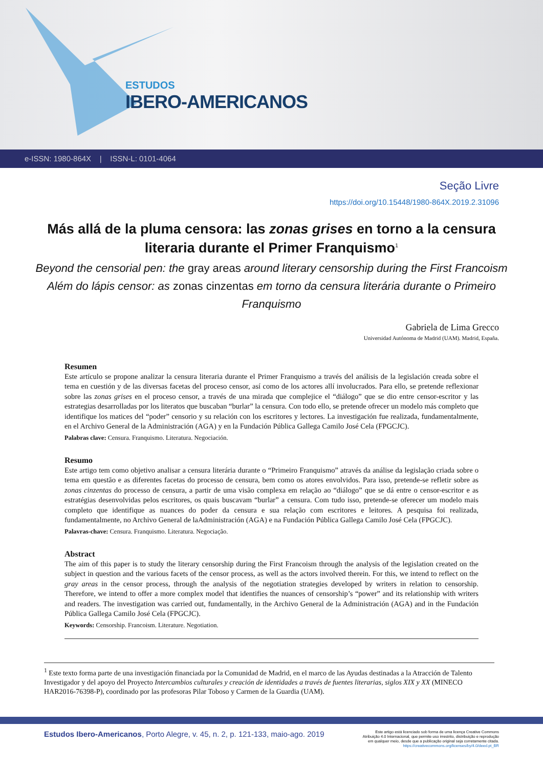ESTUDOS
IBERO-AMERICANOS
e-ISSN: 1980-864X | ISSN-L: 0101-4064
Seção Livre
https://doi.org/10.15448/1980-864X.2019.2.31096
Más allá de la pluma censora: las zonas grises en torno a la censura literaria durante el Primer Franquismo<sup>1</sup>
Beyond the censorial pen: the gray areas around literary censorship during the First Francoism
Além do lápis censor: as zonas cinzentas em torno da censura literária durante o Primeiro Franquismo
Gabriela de Lima Grecco
Universidad Autónoma de Madrid (UAM). Madrid, España.
Resumen
Este artículo se propone analizar la censura literaria durante el Primer Franquismo a través del análisis de la legislación creada sobre el tema en cuestión y de las diversas facetas del proceso censor, así como de los actores allí involucrados. Para ello, se pretende reflexionar sobre las zonas grises en el proceso censor, a través de una mirada que complejice el “diálogo” que se dio entre censor-escritor y las estrategias desarrolladas por los literatos que buscaban “burlar” la censura. Con todo ello, se pretende ofrecer un modelo más completo que identifique los matices del “poder” censorio y su relación con los escritores y lectores. La investigación fue realizada, fundamentalmente, en el Archivo General de la Administración (AGA) y en la Fundación Pública Gallega Camilo José Cela (FPGCJC).
Palabras clave: Censura. Franquismo. Literatura. Negociación.
Resumo
Este artigo tem como objetivo analisar a censura literária durante o “Primeiro Franquismo” através da análise da legislação criada sobre o tema em questão e as diferentes facetas do processo de censura, bem como os atores envolvidos. Para isso, pretende-se refletir sobre as zonas cinzentas do processo de censura, a partir de uma visão complexa em relação ao “diálogo” que se dá entre o censor-escritor e as estratégias desenvolvidas pelos escritores, os quais buscavam “burlar” a censura. Com tudo isso, pretende-se oferecer um modelo mais completo que identifique as nuances do poder da censura e sua relação com escritores e leitores. A pesquisa foi realizada, fundamentalmente, no Archivo General de laAdministración (AGA) e na Fundación Pública Gallega Camilo José Cela (FPGCJC).
Palavras-chave: Censura. Franquismo. Literatura. Negociação.
Abstract
The aim of this paper is to study the literary censorship during the First Francoism through the analysis of the legislation created on the subject in question and the various facets of the censor process, as well as the actors involved therein. For this, we intend to reflect on the gray areas in the censor process, through the analysis of the negotiation strategies developed by writers in relation to censorship. Therefore, we intend to offer a more complex model that identifies the nuances of censorship’s “power” and its relationship with writers and readers. The investigation was carried out, fundamentally, in the Archivo General de la Administración (AGA) and in the Fundación Pública Gallega Camilo José Cela (FPGCJC).
Keywords: Censorship. Francoism. Literature. Negotiation.
<sup>1</sup> Este texto forma parte de una investigación financiada por la Comunidad de Madrid, en el marco de las Ayudas destinadas a la Atracción de Talento Investigador y del apoyo del Proyecto Intercambios culturales y creación de identidades a través de fuentes literarias, siglos XIX y XX (MINECO HAR2016-76398-P), coordinado por las profesoras Pilar Toboso y Carmen de la Guardia (UAM).
Estudos Ibero-Americanos, Porto Alegre, v. 45, n. 2, p. 121-133, maio-ago. 2019
Este artigo está licenciado sob forma de uma licença Creative Commons
Atribuição 4.0 Internacional, que permite uso irrestrito, distribuição e reprodução
em qualquer meio, desde que a publicação original seja corretamente citada.
https://creativecommons.org/licenses/by/4.0/deed.pt_BR